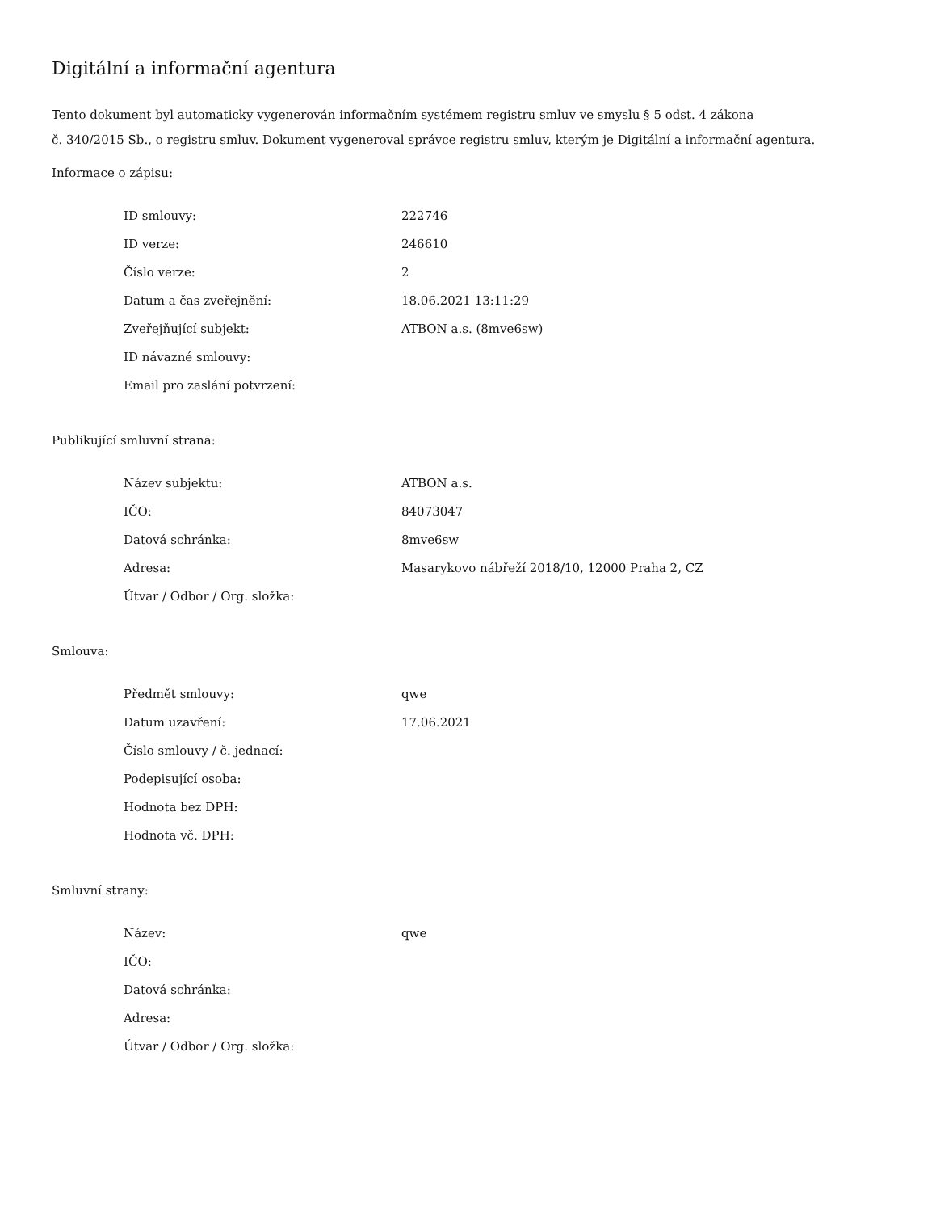Digitální a informační agentura
Tento dokument byl automaticky vygenerován informačním systémem registru smluv ve smyslu § 5 odst. 4 zákona
č. 340/2015 Sb., o registru smluv. Dokument vygeneroval správce registru smluv, kterým je Digitální a informační agentura.
Informace o zápisu:
| ID smlouvy: | 222746 |
| ID verze: | 246610 |
| Číslo verze: | 2 |
| Datum a čas zveřejnění: | 18.06.2021 13:11:29 |
| Zveřejňující subjekt: | ATBON a.s. (8mve6sw) |
| ID návazné smlouvy: | |
| Email pro zaslání potvrzení: | |
Publikující smluvní strana:
| Název subjektu: | ATBON a.s. |
| IČO: | 84073047 |
| Datová schránka: | 8mve6sw |
| Adresa: | Masarykovo nábřeží 2018/10, 12000 Praha 2, CZ |
| Útvar / Odbor / Org. složka: | |
Smlouva:
| Předmět smlouvy: | qwe |
| Datum uzavření: | 17.06.2021 |
| Číslo smlouvy / č. jednací: | |
| Podepisující osoba: | |
| Hodnota bez DPH: | |
| Hodnota vč. DPH: | |
Smluvní strany:
| Název: | qwe |
| IČO: | |
| Datová schránka: | |
| Adresa: | |
| Útvar / Odbor / Org. složka: | |